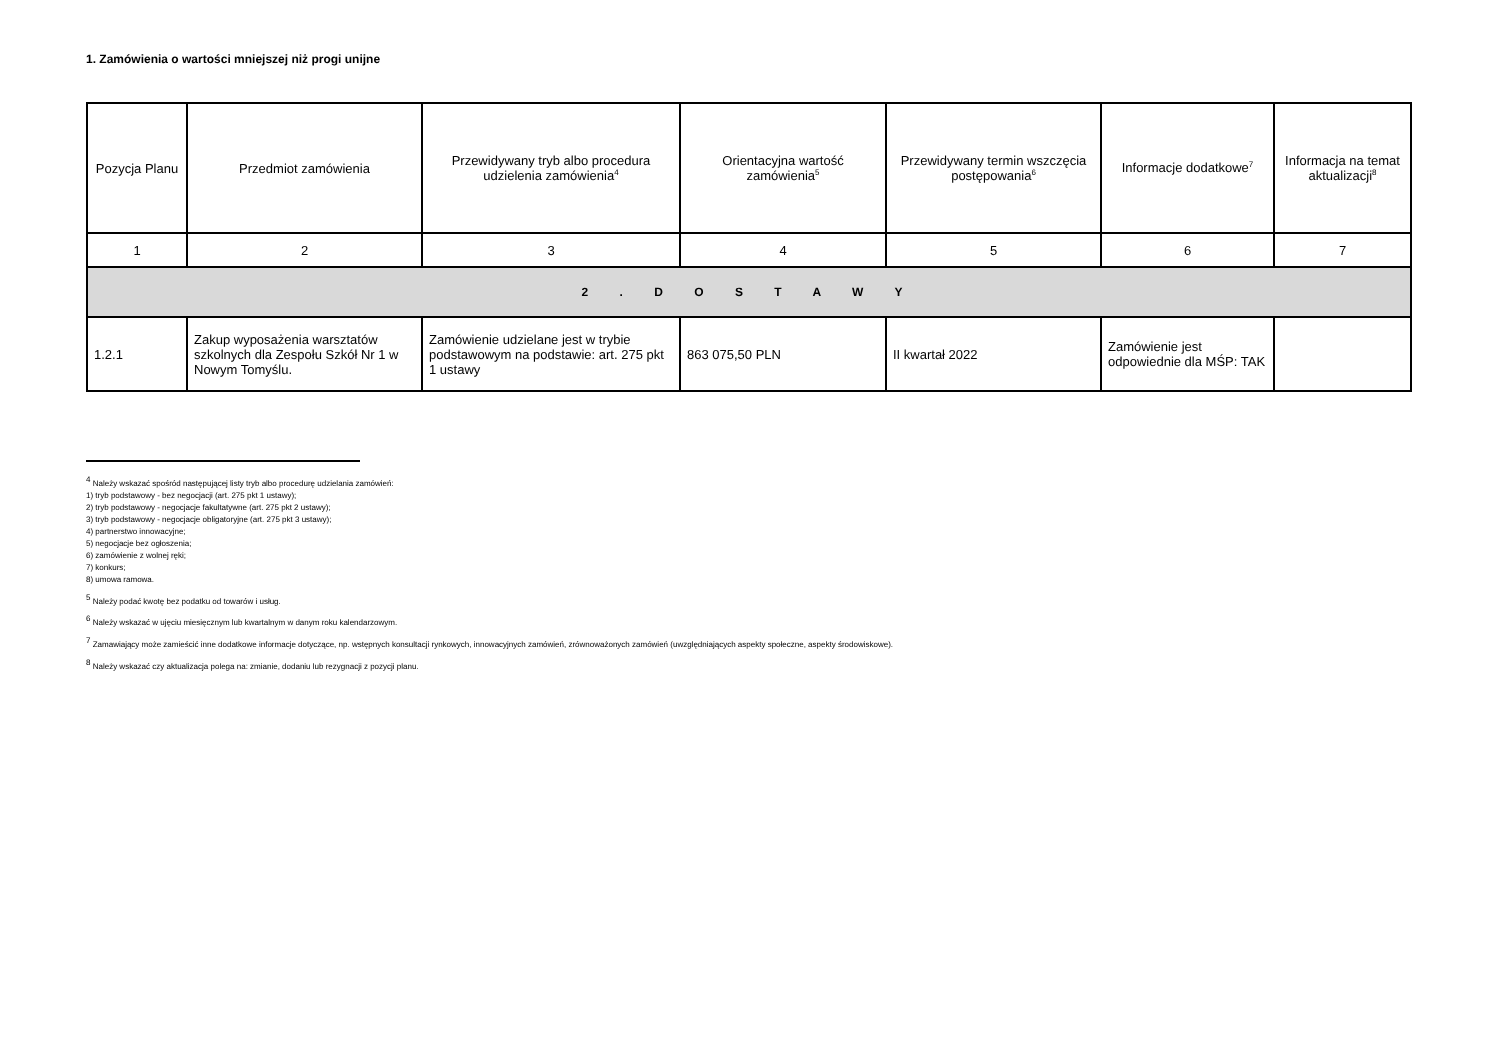1. Zamówienia o wartości mniejszej niż progi unijne
| Pozycja Planu | Przedmiot zamówienia | Przewidywany tryb albo procedura udzielenia zamówienia<sup>4</sup> | Orientacyjna wartość zamówienia<sup>5</sup> | Przewidywany termin wszczęcia postępowania<sup>6</sup> | Informacje dodatkowe<sup>7</sup> | Informacja na temat aktualizacji<sup>8</sup> |
| --- | --- | --- | --- | --- | --- | --- |
| 1 | 2 | 3 | 4 | 5 | 6 | 7 |
| 2 . D O S T A W Y | | | | | | |
| 1.2.1 | Zakup wyposażenia warsztatów szkolnych dla Zespołu Szkół Nr 1 w Nowym Tomyślu. | Zamówienie udzielane jest w trybie podstawowym na podstawie: art. 275 pkt 1 ustawy | 863 075,50 PLN | II kwartał 2022 | Zamówienie jest odpowiednie dla MŚP: TAK | |
<sup>4</sup> Należy wskazać spośród następującej listy tryb albo procedurę udzielania zamówień:
1) tryb podstawowy - bez negocjacji (art. 275 pkt 1 ustawy);
2) tryb podstawowy - negocjacje fakultatywne (art. 275 pkt 2 ustawy);
3) tryb podstawowy - negocjacje obligatoryjne (art. 275 pkt 3 ustawy);
4) partnerstwo innowacyjne;
5) negocjacje bez ogłoszenia;
6) zamówienie z wolnej ręki;
7) konkurs;
8) umowa ramowa.
<sup>5</sup> Należy podać kwotę bez podatku od towarów i usług.
<sup>6</sup> Należy wskazać w ujęciu miesięcznym lub kwartalnym w danym roku kalendarzowym.
<sup>7</sup> Zamawiający może zamieścić inne dodatkowe informacje dotyczące, np. wstępnych konsultacji rynkowych, innowacyjnych zamówień, zrównoważonych zamówień (uwzględniających aspekty społeczne, aspekty środowiskowe).
<sup>8</sup> Należy wskazać czy aktualizacja polega na: zmianie, dodaniu lub rezygnacji z pozycji planu.